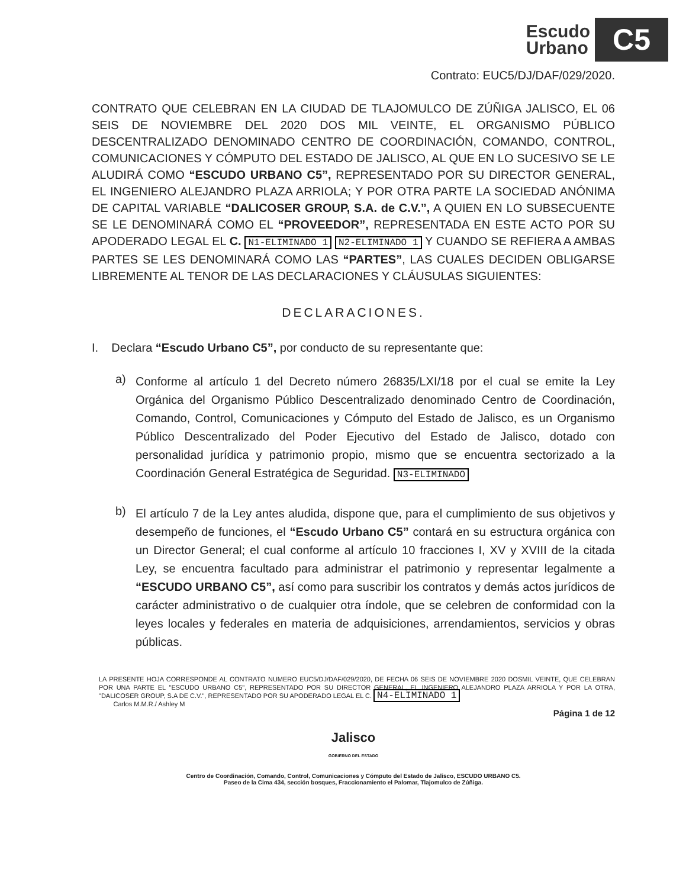Escudo
Urbano
C5
Contrato: EUC5/DJ/DAF/029/2020.
CONTRATO QUE CELEBRAN EN LA CIUDAD DE TLAJOMULCO DE ZÚÑIGA JALISCO, EL 06 SEIS DE NOVIEMBRE DEL 2020 DOS MIL VEINTE, EL ORGANISMO PÚBLICO DESCENTRALIZADO DENOMINADO CENTRO DE COORDINACIÓN, COMANDO, CONTROL, COMUNICACIONES Y CÓMPUTO DEL ESTADO DE JALISCO, AL QUE EN LO SUCESIVO SE LE ALUDIRÁ COMO “ESCUDO URBANO C5”, REPRESENTADO POR SU DIRECTOR GENERAL, EL INGENIERO ALEJANDRO PLAZA ARRIOLA; Y POR OTRA PARTE LA SOCIEDAD ANÓNIMA DE CAPITAL VARIABLE “DALICOSER GROUP, S.A. de C.V.”, A QUIEN EN LO SUBSECUENTE SE LE DENOMINARÁ COMO EL “PROVEEDOR”, REPRESENTADA EN ESTE ACTO POR SU APODERADO LEGAL EL C. N1-ELIMINADO 1 N2-ELIMINADO 1 Y CUANDO SE REFIERA A AMBAS PARTES SE LES DENOMINARÁ COMO LAS “PARTES”, LAS CUALES DECIDEN OBLIGARSE LIBREMENTE AL TENOR DE LAS DECLARACIONES Y CLÁUSULAS SIGUIENTES:
DECLARACIONES.
I. Declara “Escudo Urbano C5”, por conducto de su representante que:
a)
Conforme al artículo 1 del Decreto número 26835/LXI/18 por el cual se emite la Ley Orgánica del Organismo Público Descentralizado denominado Centro de Coordinación, Comando, Control, Comunicaciones y Cómputo del Estado de Jalisco, es un Organismo Público Descentralizado del Poder Ejecutivo del Estado de Jalisco, dotado con personalidad jurídica y patrimonio propio, mismo que se encuentra sectorizado a la Coordinación General Estratégica de Seguridad. N3-ELIMINADO
b)
El artículo 7 de la Ley antes aludida, dispone que, para el cumplimiento de sus objetivos y desempeño de funciones, el “Escudo Urbano C5” contará en su estructura orgánica con un Director General; el cual conforme al artículo 10 fracciones I, XV y XVIII de la citada Ley, se encuentra facultado para administrar el patrimonio y representar legalmente a “ESCUDO URBANO C5”, así como para suscribir los contratos y demás actos jurídicos de carácter administrativo o de cualquier otra índole, que se celebren de conformidad con la leyes locales y federales en materia de adquisiciones, arrendamientos, servicios y obras públicas.
LA PRESENTE HOJA CORRESPONDE AL CONTRATO NUMERO EUC5/DJ/DAF/029/2020, DE FECHA 06 SEIS DE NOVIEMBRE 2020 DOSMIL VEINTE, QUE CELEBRAN POR UNA PARTE EL "ESCUDO URBANO C5", REPRESENTADO POR SU DIRECTOR GENERAL, EL INGENIERO ALEJANDRO PLAZA ARRIOLA Y POR LA OTRA, "DALICOSER GROUP, S.A DE C.V.", REPRESENTADO POR SU APODERADO LEGAL EL C. N4-ELIMINADO 1
Carlos M.M.R./ Ashley M
Página 1 de 12
Jalisco
GOBIERNO DEL ESTADO
Centro de Coordinación, Comando, Control, Comunicaciones y Cómputo del Estado de Jalisco, ESCUDO URBANO C5.
Paseo de la Cima 434, sección bosques, Fraccionamiento el Palomar, Tlajomulco de Zúñiga.